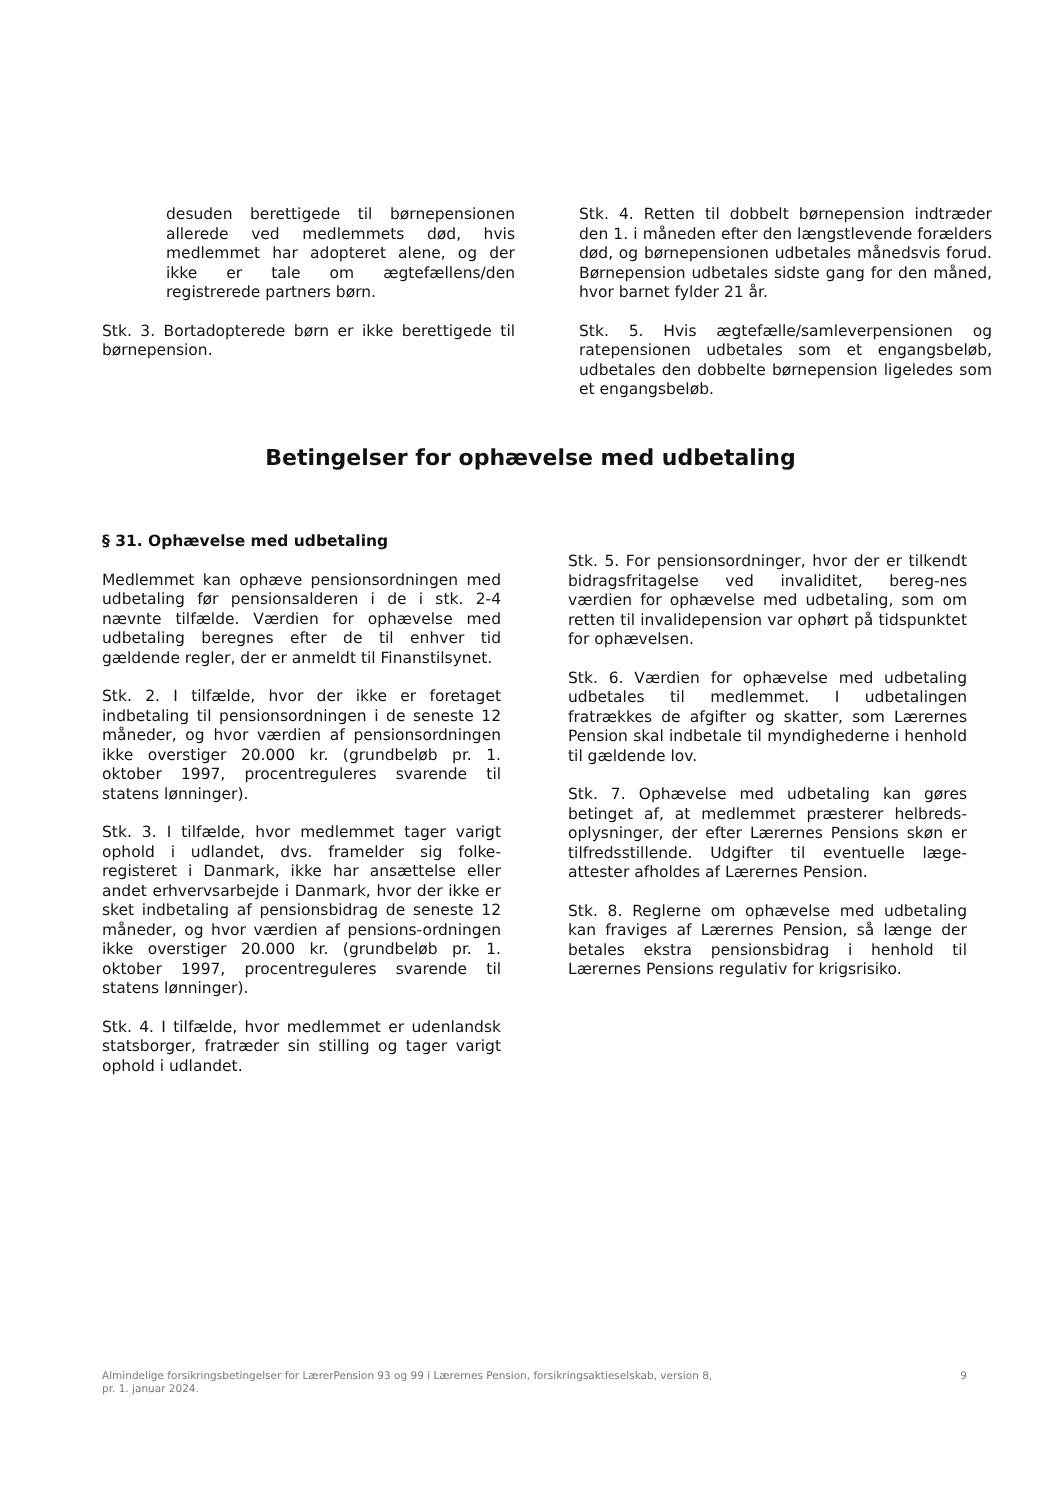desuden berettigede til børnepensionen allerede ved medlemmets død, hvis medlemmet har adopteret alene, og der ikke er tale om ægtefællens/den registrerede partners børn.
Stk. 3. Bortadopterede børn er ikke berettigede til børnepension.
Stk. 4. Retten til dobbelt børnepension indtræder den 1. i måneden efter den længstlevende forælders død, og børnepensionen udbetales månedsvis forud. Børnepension udbetales sidste gang for den måned, hvor barnet fylder 21 år.
Stk. 5. Hvis ægtefælle/samleverpensionen og ratepensionen udbetales som et engangsbeløb, udbetales den dobbelte børnepension ligeledes som et engangsbeløb.
Betingelser for ophævelse med udbetaling
§ 31. Ophævelse med udbetaling
Medlemmet kan ophæve pensionsordningen med udbetaling før pensionsalderen i de i stk. 2-4 nævnte tilfælde. Værdien for ophævelse med udbetaling beregnes efter de til enhver tid gældende regler, der er anmeldt til Finanstilsynet.
Stk. 2. I tilfælde, hvor der ikke er foretaget indbetaling til pensionsordningen i de seneste 12 måneder, og hvor værdien af pensionsordningen ikke overstiger 20.000 kr. (grundbeløb pr. 1. oktober 1997, procentreguleres svarende til statens lønninger).
Stk. 3. I tilfælde, hvor medlemmet tager varigt ophold i udlandet, dvs. framelder sig folke-registeret i Danmark, ikke har ansættelse eller andet erhvervsarbejde i Danmark, hvor der ikke er sket indbetaling af pensionsbidrag de seneste 12 måneder, og hvor værdien af pensions-ordningen ikke overstiger 20.000 kr. (grundbeløb pr. 1. oktober 1997, procentreguleres svarende til statens lønninger).
Stk. 4. I tilfælde, hvor medlemmet er udenlandsk statsborger, fratræder sin stilling og tager varigt ophold i udlandet.
Stk. 5. For pensionsordninger, hvor der er tilkendt bidragsfritagelse ved invaliditet, bereg-nes værdien for ophævelse med udbetaling, som om retten til invalidepension var ophørt på tidspunktet for ophævelsen.
Stk. 6. Værdien for ophævelse med udbetaling udbetales til medlemmet. I udbetalingen fratrækkes de afgifter og skatter, som Lærernes Pension skal indbetale til myndighederne i henhold til gældende lov.
Stk. 7. Ophævelse med udbetaling kan gøres betinget af, at medlemmet præsterer helbreds-oplysninger, der efter Lærernes Pensions skøn er tilfredsstillende. Udgifter til eventuelle læge-attester afholdes af Lærernes Pension.
Stk. 8. Reglerne om ophævelse med udbetaling kan fraviges af Lærernes Pension, så længe der betales ekstra pensionsbidrag i henhold til Lærernes Pensions regulativ for krigsrisiko.
Almindelige forsikringsbetingelser for LærerPension 93 og 99 i Lærernes Pension, forsikringsaktieselskab, version 8,
pr. 1. januar 2024.
9